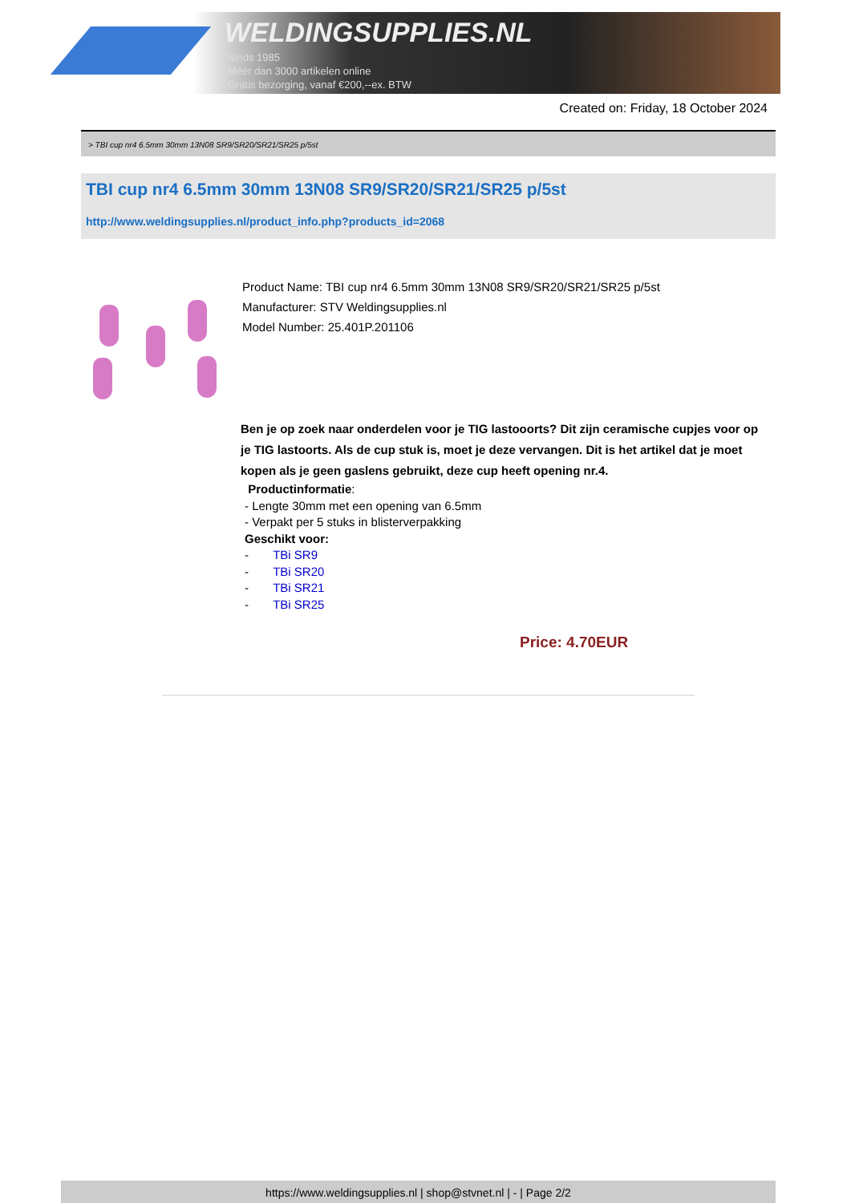WELDINGSUPPLIES.NL
- Sinds 1985
- Méér dan 3000 artikelen online
- Gratis bezorging, vanaf €200,--ex. BTW
Created on: Friday, 18 October 2024
> TBI cup nr4 6.5mm 30mm 13N08 SR9/SR20/SR21/SR25 p/5st
TBI cup nr4 6.5mm 30mm 13N08 SR9/SR20/SR21/SR25 p/5st
http://www.weldingsupplies.nl/product_info.php?products_id=2068
Product Name: TBI cup nr4 6.5mm 30mm 13N08 SR9/SR20/SR21/SR25 p/5st
Manufacturer: STV Weldingsupplies.nl
Model Number: 25.401P.201106
Ben je op zoek naar onderdelen voor je TIG lastooorts? Dit zijn ceramische cupjes voor op je TIG lastoorts. Als de cup stuk is, moet je deze vervangen. Dit is het artikel dat je moet kopen als je geen gaslens gebruikt, deze cup heeft opening nr.4.
Productinformatie:
- Lengte 30mm met een opening van 6.5mm
- Verpakt per 5 stuks in blisterverpakking
Geschikt voor:
- TBi SR9
- TBi SR20
- TBi SR21
- TBi SR25
Price: 4.70EUR
https://www.weldingsupplies.nl | shop@stvnet.nl | - | Page 2/2